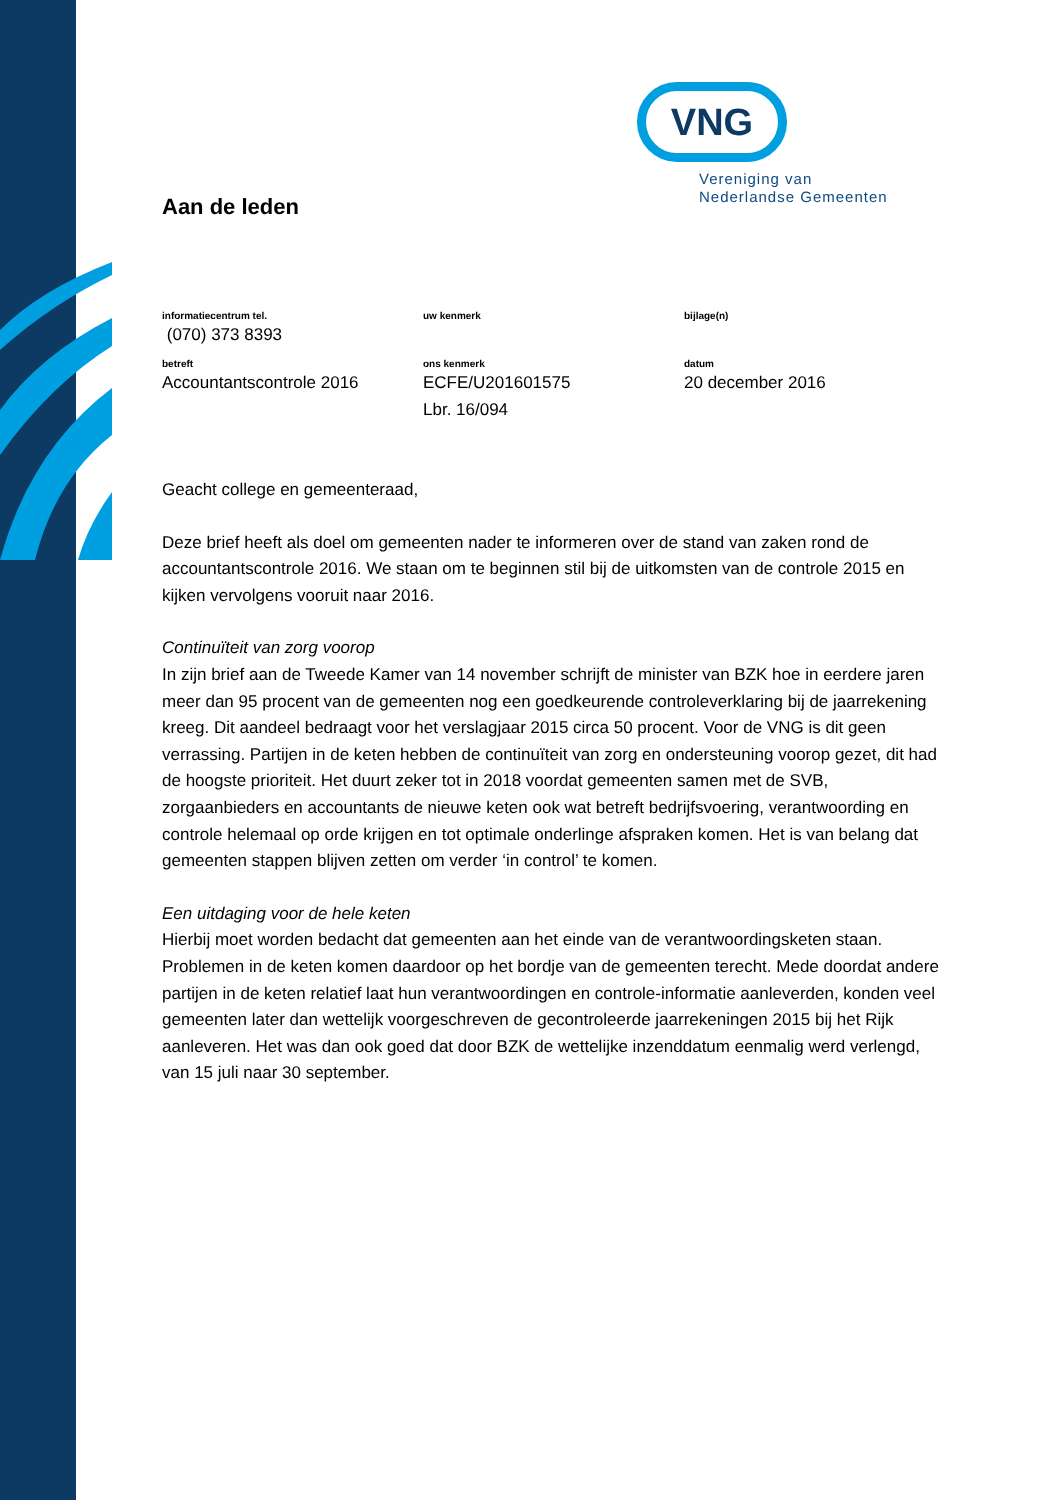VNG
Vereniging van
Nederlandse Gemeenten
Aan de leden
informatiecentrum tel.
(070) 373 8393
uw kenmerk
bijlage(n)
betreft
Accountantscontrole 2016
ons kenmerk
ECFE/U201601575
Lbr. 16/094
datum
20 december 2016
Geacht college en gemeenteraad,
Deze brief heeft als doel om gemeenten nader te informeren over de stand van zaken rond de accountantscontrole 2016. We staan om te beginnen stil bij de uitkomsten van de controle 2015 en kijken vervolgens vooruit naar 2016.
Continuïteit van zorg voorop
In zijn brief aan de Tweede Kamer van 14 november schrijft de minister van BZK hoe in eerdere jaren meer dan 95 procent van de gemeenten nog een goedkeurende controleverklaring bij de jaarrekening kreeg. Dit aandeel bedraagt voor het verslagjaar 2015 circa 50 procent. Voor de VNG is dit geen verrassing. Partijen in de keten hebben de continuïteit van zorg en ondersteuning voorop gezet, dit had de hoogste prioriteit. Het duurt zeker tot in 2018 voordat gemeenten samen met de SVB, zorgaanbieders en accountants de nieuwe keten ook wat betreft bedrijfsvoering, verantwoording en controle helemaal op orde krijgen en tot optimale onderlinge afspraken komen. Het is van belang dat gemeenten stappen blijven zetten om verder ‘in control’ te komen.
Een uitdaging voor de hele keten
Hierbij moet worden bedacht dat gemeenten aan het einde van de verantwoordingsketen staan. Problemen in de keten komen daardoor op het bordje van de gemeenten terecht. Mede doordat andere partijen in de keten relatief laat hun verantwoordingen en controle-informatie aanleverden, konden veel gemeenten later dan wettelijk voorgeschreven de gecontroleerde jaarrekeningen 2015 bij het Rijk aanleveren. Het was dan ook goed dat door BZK de wettelijke inzenddatum eenmalig werd verlengd, van 15 juli naar 30 september.